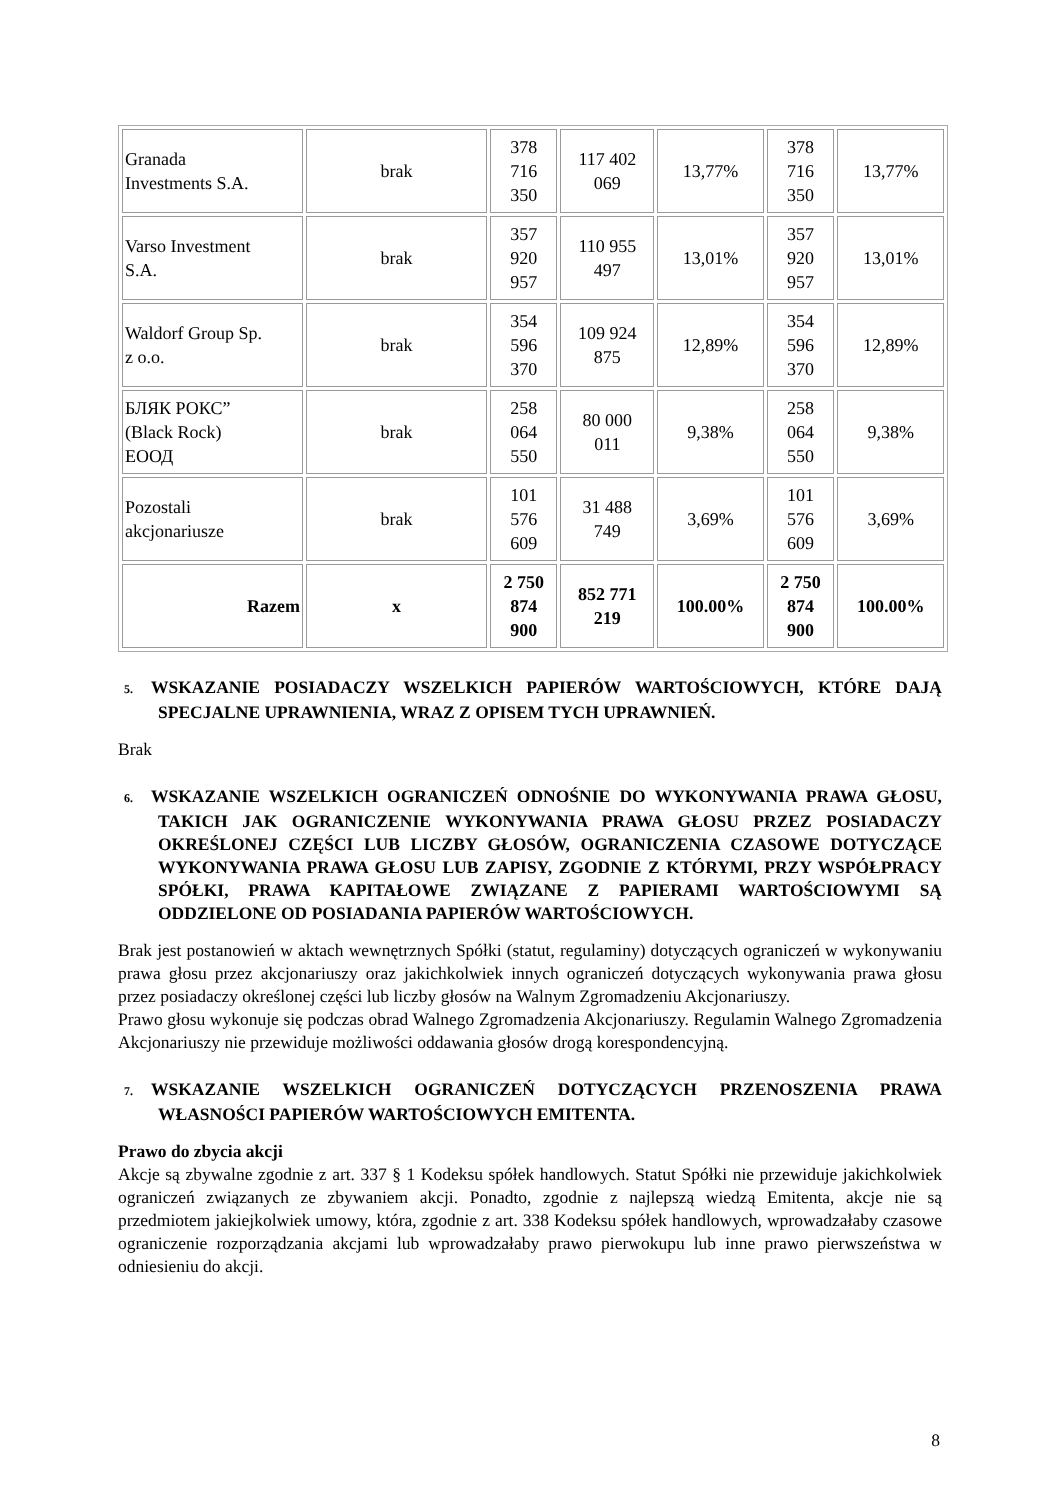| Granada Investments S.A. | brak | 378 716 350 | 117 402 069 | 13,77% | 378 716 350 | 13,77% |
| Varso Investment S.A. | brak | 357 920 957 | 110 955 497 | 13,01% | 357 920 957 | 13,01% |
| Waldorf Group Sp. z o.o. | brak | 354 596 370 | 109 924 875 | 12,89% | 354 596 370 | 12,89% |
| БЛЯК РОКС” (Black Rock) ЕООД | brak | 258 064 550 | 80 000 011 | 9,38% | 258 064 550 | 9,38% |
| Pozostali akcjonariusze | brak | 101 576 609 | 31 488 749 | 3,69% | 101 576 609 | 3,69% |
| Razem | x | 2 750 874 900 | 852 771 219 | 100.00% | 2 750 874 900 | 100.00% |
5. WSKAZANIE POSIADACZY WSZELKICH PAPIERÓW WARTOŚCIOWYCH, KTÓRE DAJĄ SPECJALNE UPRAWNIENIA, WRAZ Z OPISEM TYCH UPRAWNIEŃ.
Brak
6. WSKAZANIE WSZELKICH OGRANICZEŃ ODNOŚNIE DO WYKONYWANIA PRAWA GŁOSU, TAKICH JAK OGRANICZENIE WYKONYWANIA PRAWA GŁOSU PRZEZ POSIADACZY OKREŚLONEJ CZĘŚCI LUB LICZBY GŁOSÓW, OGRANICZENIA CZASOWE DOTYCZĄCE WYKONYWANIA PRAWA GŁOSU LUB ZAPISY, ZGODNIE Z KTÓRYMI, PRZY WSPÓŁPRACY SPÓŁKI, PRAWA KAPITAŁOWE ZWIĄZANE Z PAPIERAMI WARTOŚCIOWYMI SĄ ODDZIELONE OD POSIADANIA PAPIERÓW WARTOŚCIOWYCH.
Brak jest postanowień w aktach wewnętrznych Spółki (statut, regulaminy) dotyczących ograniczeń w wykonywaniu prawa głosu przez akcjonariuszy oraz jakichkolwiek innych ograniczeń dotyczących wykonywania prawa głosu przez posiadaczy określonej części lub liczby głosów na Walnym Zgromadzeniu Akcjonariuszy.
Prawo głosu wykonuje się podczas obrad Walnego Zgromadzenia Akcjonariuszy. Regulamin Walnego Zgromadzenia Akcjonariuszy nie przewiduje możliwości oddawania głosów drogą korespondencyjną.
7. WSKAZANIE WSZELKICH OGRANICZEŃ DOTYCZĄCYCH PRZENOSZENIA PRAWA WŁASNOŚCI PAPIERÓW WARTOŚCIOWYCH EMITENTA.
Prawo do zbycia akcji
Akcje są zbywalne zgodnie z art. 337 § 1 Kodeksu spółek handlowych. Statut Spółki nie przewiduje jakichkolwiek ograniczeń związanych ze zbywaniem akcji. Ponadto, zgodnie z najlepszą wiedzą Emitenta, akcje nie są przedmiotem jakiejkolwiek umowy, która, zgodnie z art. 338 Kodeksu spółek handlowych, wprowadzałaby czasowe ograniczenie rozporządzania akcjami lub wprowadzałaby prawo pierwokupu lub inne prawo pierwszeństwa w odniesieniu do akcji.
8